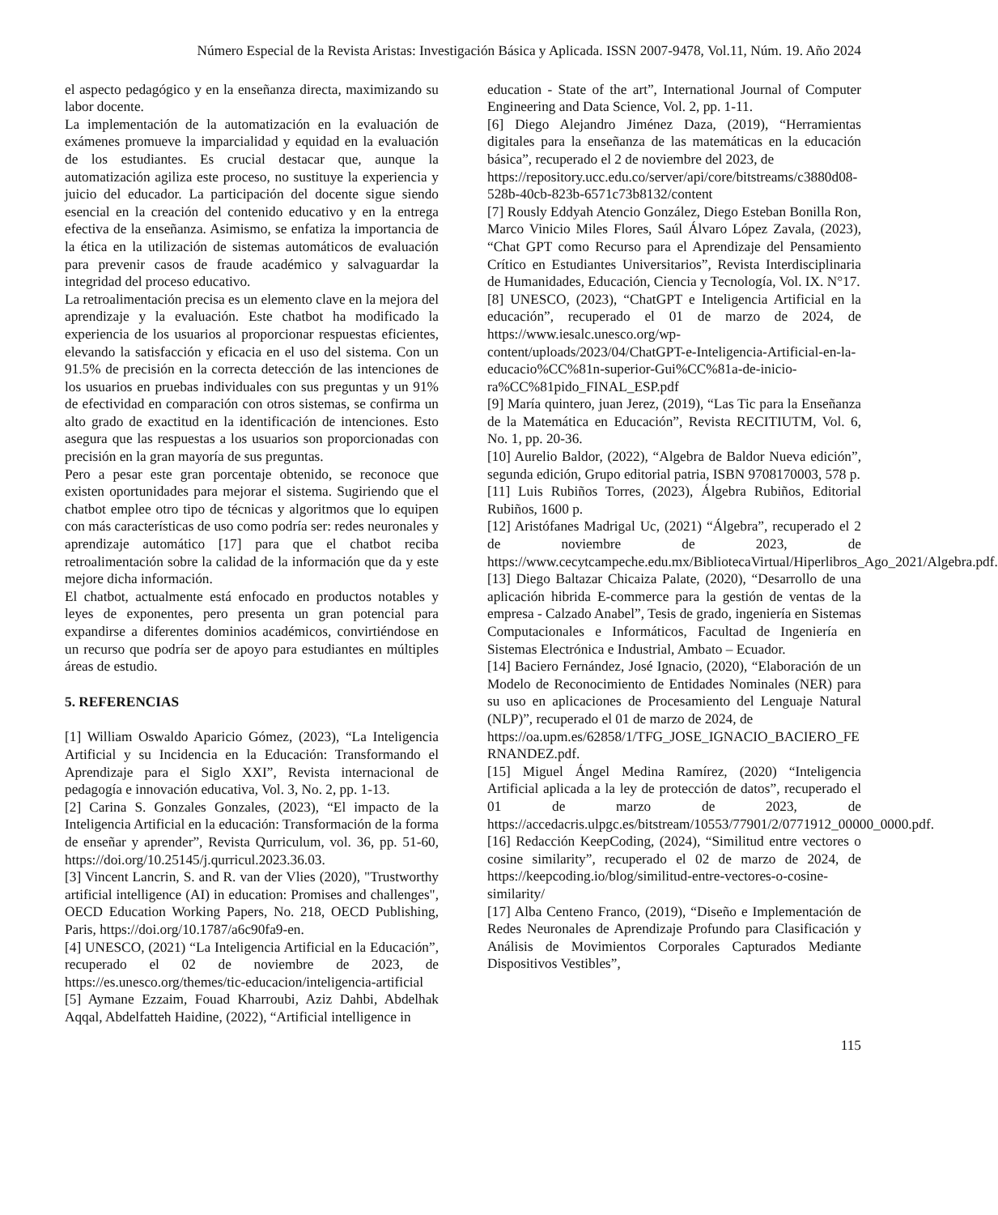Número Especial de la Revista Aristas: Investigación Básica y Aplicada. ISSN 2007-9478, Vol.11, Núm. 19. Año 2024
el aspecto pedagógico y en la enseñanza directa, maximizando su labor docente.
La implementación de la automatización en la evaluación de exámenes promueve la imparcialidad y equidad en la evaluación de los estudiantes. Es crucial destacar que, aunque la automatización agiliza este proceso, no sustituye la experiencia y juicio del educador. La participación del docente sigue siendo esencial en la creación del contenido educativo y en la entrega efectiva de la enseñanza. Asimismo, se enfatiza la importancia de la ética en la utilización de sistemas automáticos de evaluación para prevenir casos de fraude académico y salvaguardar la integridad del proceso educativo.
La retroalimentación precisa es un elemento clave en la mejora del aprendizaje y la evaluación. Este chatbot ha modificado la experiencia de los usuarios al proporcionar respuestas eficientes, elevando la satisfacción y eficacia en el uso del sistema. Con un 91.5% de precisión en la correcta detección de las intenciones de los usuarios en pruebas individuales con sus preguntas y un 91% de efectividad en comparación con otros sistemas, se confirma un alto grado de exactitud en la identificación de intenciones. Esto asegura que las respuestas a los usuarios son proporcionadas con precisión en la gran mayoría de sus preguntas.
Pero a pesar este gran porcentaje obtenido, se reconoce que existen oportunidades para mejorar el sistema. Sugiriendo que el chatbot emplee otro tipo de técnicas y algoritmos que lo equipen con más características de uso como podría ser: redes neuronales y aprendizaje automático [17] para que el chatbot reciba retroalimentación sobre la calidad de la información que da y este mejore dicha información.
El chatbot, actualmente está enfocado en productos notables y leyes de exponentes, pero presenta un gran potencial para expandirse a diferentes dominios académicos, convirtiéndose en un recurso que podría ser de apoyo para estudiantes en múltiples áreas de estudio.
5. REFERENCIAS
[1] William Oswaldo Aparicio Gómez, (2023), “La Inteligencia Artificial y su Incidencia en la Educación: Transformando el Aprendizaje para el Siglo XXI”, Revista internacional de pedagogía e innovación educativa, Vol. 3, No. 2, pp. 1-13.
[2] Carina S. Gonzales Gonzales, (2023), “El impacto de la Inteligencia Artificial en la educación: Transformación de la forma de enseñar y aprender”, Revista Qurriculum, vol. 36, pp. 51-60, https://doi.org/10.25145/j.qurricul.2023.36.03.
[3] Vincent Lancrin, S. and R. van der Vlies (2020), "Trustworthy artificial intelligence (AI) in education: Promises and challenges", OECD Education Working Papers, No. 218, OECD Publishing, Paris, https://doi.org/10.1787/a6c90fa9-en.
[4] UNESCO, (2021) “La Inteligencia Artificial en la Educación”, recuperado el 02 de noviembre de 2023, de https://es.unesco.org/themes/tic-educacion/inteligencia-artificial
[5] Aymane Ezzaim, Fouad Kharroubi, Aziz Dahbi, Abdelhak Aqqal, Abdelfatteh Haidine, (2022), “Artificial intelligence in
education - State of the art”, International Journal of Computer Engineering and Data Science, Vol. 2, pp. 1-11.
[6] Diego Alejandro Jiménez Daza, (2019), “Herramientas digitales para la enseñanza de las matemáticas en la educación básica”, recuperado el 2 de noviembre del 2023, de
https://repository.ucc.edu.co/server/api/core/bitstreams/c3880d08-528b-40cb-823b-6571c73b8132/content
[7] Rously Eddyah Atencio González, Diego Esteban Bonilla Ron, Marco Vinicio Miles Flores, Saúl Álvaro López Zavala, (2023), “Chat GPT como Recurso para el Aprendizaje del Pensamiento Crítico en Estudiantes Universitarios”, Revista Interdisciplinaria de Humanidades, Educación, Ciencia y Tecnología, Vol. IX. N°17.
[8] UNESCO, (2023), “ChatGPT e Inteligencia Artificial en la educación”, recuperado el 01 de marzo de 2024, de https://www.iesalc.unesco.org/wp-content/uploads/2023/04/ChatGPT-e-Inteligencia-Artificial-en-la-educacio%CC%81n-superior-Gui%CC%81a-de-inicio-ra%CC%81pido_FINAL_ESP.pdf
[9] María quintero, juan Jerez, (2019), “Las Tic para la Enseñanza de la Matemática en Educación”, Revista RECITIUTM, Vol. 6, No. 1, pp. 20-36.
[10] Aurelio Baldor, (2022), “Algebra de Baldor Nueva edición”, segunda edición, Grupo editorial patria, ISBN 9708170003, 578 p.
[11] Luis Rubiños Torres, (2023), Álgebra Rubiños, Editorial Rubiños, 1600 p.
[12] Aristófanes Madrigal Uc, (2021) “Álgebra”, recuperado el 2 de noviembre de 2023, de https://www.cecytcampeche.edu.mx/BibliotecaVirtual/Hiperlibros_Ago_2021/Algebra.pdf.
[13] Diego Baltazar Chicaiza Palate, (2020), “Desarrollo de una aplicación hibrida E-commerce para la gestión de ventas de la empresa - Calzado Anabel”, Tesis de grado, ingeniería en Sistemas Computacionales e Informáticos, Facultad de Ingeniería en Sistemas Electrónica e Industrial, Ambato – Ecuador.
[14] Baciero Fernández, José Ignacio, (2020), “Elaboración de un Modelo de Reconocimiento de Entidades Nominales (NER) para su uso en aplicaciones de Procesamiento del Lenguaje Natural (NLP)”, recuperado el 01 de marzo de 2024, de
https://oa.upm.es/62858/1/TFG_JOSE_IGNACIO_BACIERO_FERNANDEZ.pdf.
[15] Miguel Ángel Medina Ramírez, (2020) “Inteligencia Artificial aplicada a la ley de protección de datos”, recuperado el 01 de marzo de 2023, de https://accedacris.ulpgc.es/bitstream/10553/77901/2/0771912_00000_0000.pdf.
[16] Redacción KeepCoding, (2024), “Similitud entre vectores o cosine similarity”, recuperado el 02 de marzo de 2024, de https://keepcoding.io/blog/similitud-entre-vectores-o-cosine-similarity/
[17] Alba Centeno Franco, (2019), “Diseño e Implementación de Redes Neuronales de Aprendizaje Profundo para Clasificación y Análisis de Movimientos Corporales Capturados Mediante Dispositivos Vestibles”,
115